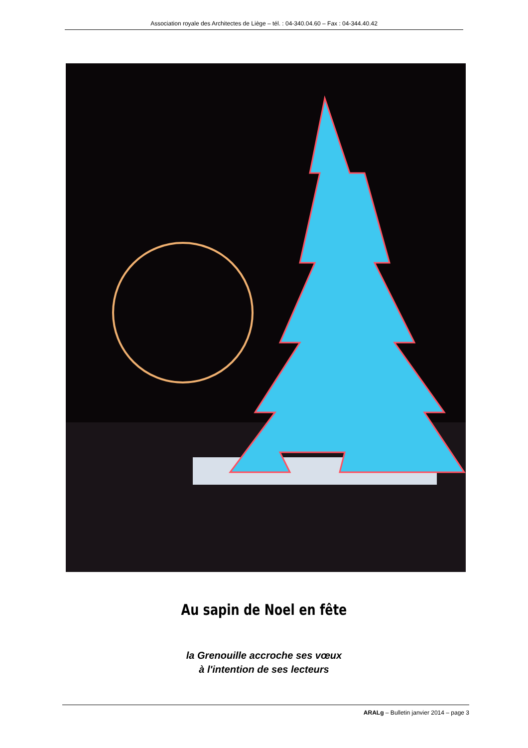Association royale des Architectes de Liège – tél. : 04-340.04.60 – Fax : 04-344.40.42
Au sapin de Noel en fête
la Grenouille accroche ses vœux
à l'intention de ses lecteurs
ARALg – Bulletin janvier 2014 – page 3